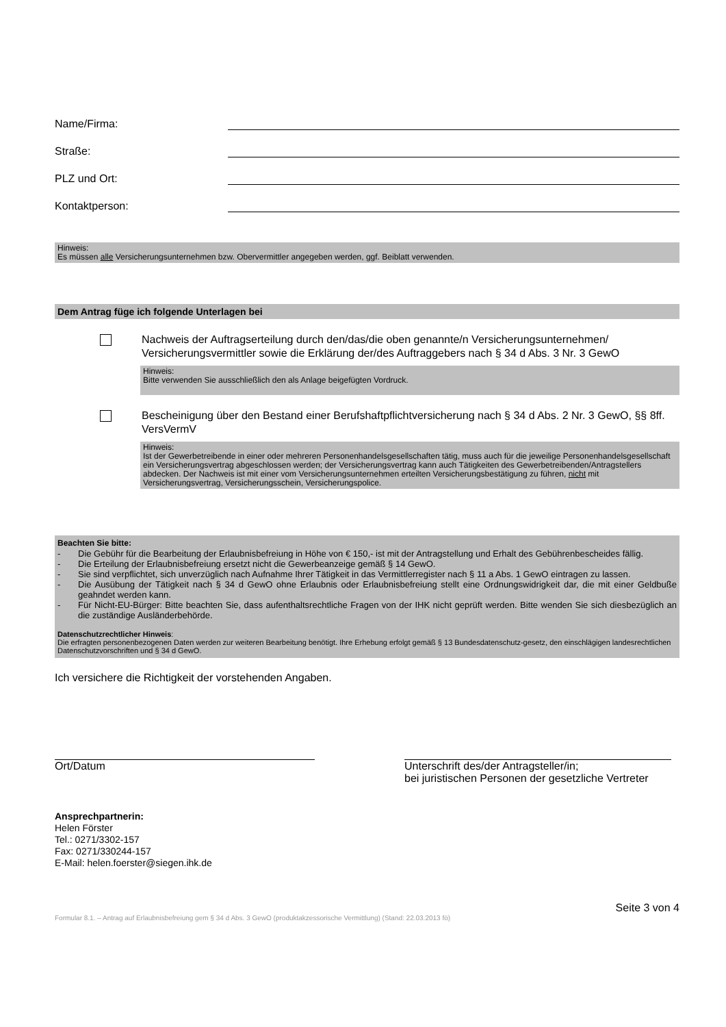Name/Firma:
Straße:
PLZ und Ort:
Kontaktperson:
Hinweis:
Es müssen alle Versicherungsunternehmen bzw. Obervermittler angegeben werden, ggf. Beiblatt verwenden.
Dem Antrag füge ich folgende Unterlagen bei
Nachweis der Auftragserteilung durch den/das/die oben genannte/n Versicherungsunternehmen/ Versicherungsvermittler sowie die Erklärung der/des Auftraggebers nach § 34 d Abs. 3 Nr. 3 GewO
Hinweis:
Bitte verwenden Sie ausschließlich den als Anlage beigefügten Vordruck.
Bescheinigung über den Bestand einer Berufshaftpflichtversicherung nach § 34 d Abs. 2 Nr. 3 GewO, §§ 8ff. VersVermV
Hinweis:
Ist der Gewerbetreibende in einer oder mehreren Personenhandelsgesellschaften tätig, muss auch für die jeweilige Personenhandelsgesellschaft ein Versicherungsvertrag abgeschlossen werden; der Versicherungsvertrag kann auch Tätigkeiten des Gewerbetreibenden/Antragstellers abdecken. Der Nachweis ist mit einer vom Versicherungsunternehmen erteilten Versicherungsbestätigung zu führen, nicht mit Versicherungsvertrag, Versicherungsschein, Versicherungspolice.
Beachten Sie bitte:
- Die Gebühr für die Bearbeitung der Erlaubnisbefreiung in Höhe von € 150,- ist mit der Antragstellung und Erhalt des Gebührenbescheides fällig.
- Die Erteilung der Erlaubnisbefreiung ersetzt nicht die Gewerbeanzeige gemäß § 14 GewO.
- Sie sind verpflichtet, sich unverzüglich nach Aufnahme Ihrer Tätigkeit in das Vermittlerregister nach § 11 a Abs. 1 GewO eintragen zu lassen.
- Die Ausübung der Tätigkeit nach § 34 d GewO ohne Erlaubnis oder Erlaubnisbefreiung stellt eine Ordnungswidrigkeit dar, die mit einer Geldbuße geahndet werden kann.
- Für Nicht-EU-Bürger: Bitte beachten Sie, dass aufenthaltsrechtliche Fragen von der IHK nicht geprüft werden. Bitte wenden Sie sich diesbezüglich an die zuständige Ausländerbehörde.
Datenschutzrechtlicher Hinweis:
Die erfragten personenbezogenen Daten werden zur weiteren Bearbeitung benötigt. Ihre Erhebung erfolgt gemäß § 13 Bundesdatenschutz-gesetz, den einschlägigen landesrechtlichen Datenschutzvorschriften und § 34 d GewO.
Ich versichere die Richtigkeit der vorstehenden Angaben.
Ort/Datum Unterschrift des/der Antragsteller/in;
bei juristischen Personen der gesetzliche Vertreter
Ansprechpartnerin:
Helen Förster
Tel.: 0271/3302-157
Fax: 0271/330244-157
E-Mail: helen.foerster@siegen.ihk.de
Seite 3 von 4
Formular 8.1. – Antrag auf Erlaubnisbefreiung gem § 34 d Abs. 3 GewO (produktakzessorische Vermittlung) (Stand: 22.03.2013 fö)